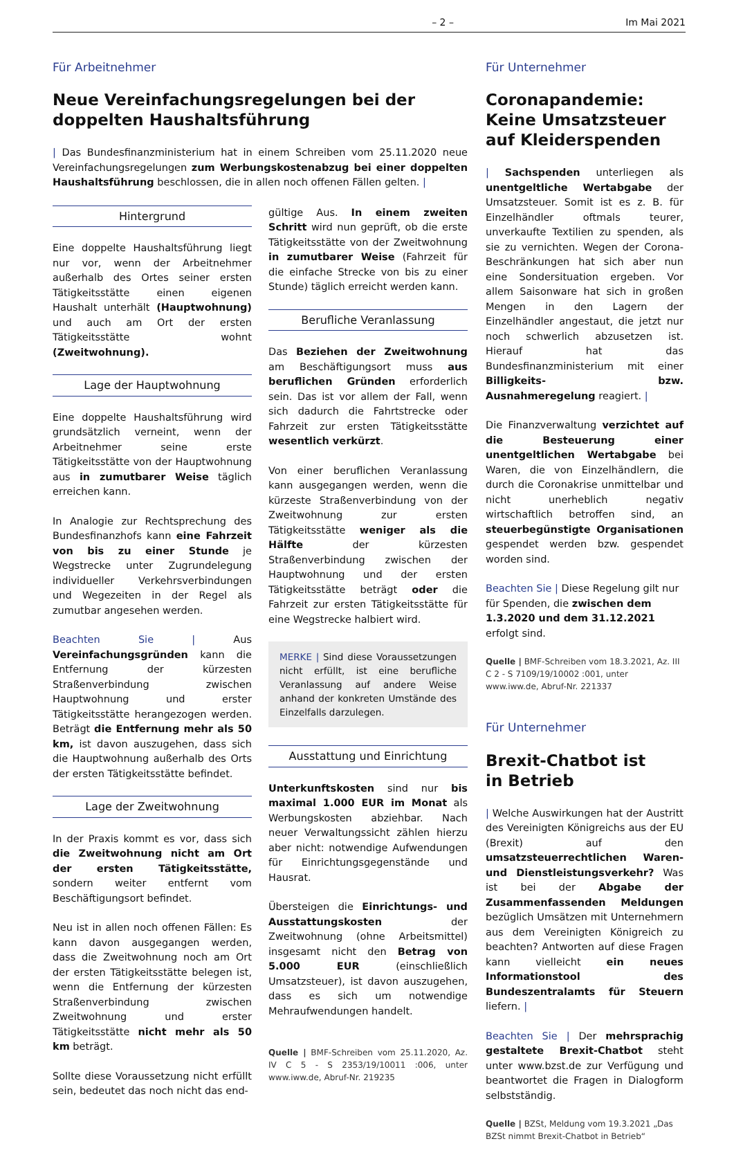– 2 – Im Mai 2021
Für Arbeitnehmer
Neue Vereinfachungsregelungen bei der doppelten Haushaltsführung
| Das Bundesfinanzministerium hat in einem Schreiben vom 25.11.2020 neue Vereinfachungsregelungen zum Werbungskostenabzug bei einer doppelten Haushaltsführung beschlossen, die in allen noch offenen Fällen gelten. |
Hintergrund
Eine doppelte Haushaltsführung liegt nur vor, wenn der Arbeitnehmer außerhalb des Ortes seiner ersten Tätigkeitsstätte einen eigenen Haushalt unterhält (Hauptwohnung) und auch am Ort der ersten Tätigkeitsstätte wohnt (Zweitwohnung).
Lage der Hauptwohnung
Eine doppelte Haushaltsführung wird grundsätzlich verneint, wenn der Arbeitnehmer seine erste Tätigkeitsstätte von der Hauptwohnung aus in zumutbarer Weise täglich erreichen kann.
In Analogie zur Rechtsprechung des Bundesfinanzhofs kann eine Fahrzeit von bis zu einer Stunde je Wegstrecke unter Zugrundelegung individueller Verkehrsverbindungen und Wegezeiten in der Regel als zumutbar angesehen werden.
Beachten Sie | Aus Vereinfachungsgründen kann die Entfernung der kürzesten Straßenverbindung zwischen Hauptwohnung und erster Tätigkeitsstätte herangezogen werden. Beträgt die Entfernung mehr als 50 km, ist davon auszugehen, dass sich die Hauptwohnung außerhalb des Orts der ersten Tätigkeitsstätte befindet.
Lage der Zweitwohnung
In der Praxis kommt es vor, dass sich die Zweitwohnung nicht am Ort der ersten Tätigkeitsstätte, sondern weiter entfernt vom Beschäftigungsort befindet.
Neu ist in allen noch offenen Fällen: Es kann davon ausgegangen werden, dass die Zweitwohnung noch am Ort der ersten Tätigkeitsstätte belegen ist, wenn die Entfernung der kürzesten Straßenverbindung zwischen Zweitwohnung und erster Tätigkeitsstätte nicht mehr als 50 km beträgt.
Sollte diese Voraussetzung nicht erfüllt sein, bedeutet das noch nicht das end-
gültige Aus. In einem zweiten Schritt wird nun geprüft, ob die erste Tätigkeitsstätte von der Zweitwohnung in zumutbarer Weise (Fahrzeit für die einfache Strecke von bis zu einer Stunde) täglich erreicht werden kann.
Berufliche Veranlassung
Das Beziehen der Zweitwohnung am Beschäftigungsort muss aus beruflichen Gründen erforderlich sein. Das ist vor allem der Fall, wenn sich dadurch die Fahrtstrecke oder Fahrzeit zur ersten Tätigkeitsstätte wesentlich verkürzt.
Von einer beruflichen Veranlassung kann ausgegangen werden, wenn die kürzeste Straßenverbindung von der Zweitwohnung zur ersten Tätigkeitsstätte weniger als die Hälfte der kürzesten Straßenverbindung zwischen der Hauptwohnung und der ersten Tätigkeitsstätte beträgt oder die Fahrzeit zur ersten Tätigkeitsstätte für eine Wegstrecke halbiert wird.
MERKE | Sind diese Voraussetzungen nicht erfüllt, ist eine berufliche Veranlassung auf andere Weise anhand der konkreten Umstände des Einzelfalls darzulegen.
Ausstattung und Einrichtung
Unterkunftskosten sind nur bis maximal 1.000 EUR im Monat als Werbungskosten abziehbar. Nach neuer Verwaltungssicht zählen hierzu aber nicht: notwendige Aufwendungen für Einrichtungsgegenstände und Hausrat.
Übersteigen die Einrichtungs- und Ausstattungskosten der Zweitwohnung (ohne Arbeitsmittel) insgesamt nicht den Betrag von 5.000 EUR (einschließlich Umsatzsteuer), ist davon auszugehen, dass es sich um notwendige Mehraufwendungen handelt.
Quelle | BMF-Schreiben vom 25.11.2020, Az. IV C 5 - S 2353/19/10011 :006, unter www.iww.de, Abruf-Nr. 219235
Für Unternehmer
Coronapandemie:
Keine Umsatzsteuer
auf Kleiderspenden
| Sachspenden unterliegen als unentgeltliche Wertabgabe der Umsatzsteuer. Somit ist es z. B. für Einzelhändler oftmals teurer, unverkaufte Textilien zu spenden, als sie zu vernichten. Wegen der Corona-Beschränkungen hat sich aber nun eine Sondersituation ergeben. Vor allem Saisonware hat sich in großen Mengen in den Lagern der Einzelhändler angestaut, die jetzt nur noch schwerlich abzusetzen ist. Hierauf hat das Bundesfinanzministerium mit einer Billigkeits- bzw. Ausnahmeregelung reagiert. |
Die Finanzverwaltung verzichtet auf die Besteuerung einer unentgeltlichen Wertabgabe bei Waren, die von Einzelhändlern, die durch die Coronakrise unmittelbar und nicht unerheblich negativ wirtschaftlich betroffen sind, an steuerbegünstigte Organisationen gespendet werden bzw. gespendet worden sind.
Beachten Sie | Diese Regelung gilt nur für Spenden, die zwischen dem 1.3.2020 und dem 31.12.2021 erfolgt sind.
Quelle | BMF-Schreiben vom 18.3.2021, Az. III C 2 - S 7109/19/10002 :001, unter www.iww.de, Abruf-Nr. 221337
Für Unternehmer
Brexit-Chatbot ist
in Betrieb
| Welche Auswirkungen hat der Austritt des Vereinigten Königreichs aus der EU (Brexit) auf den umsatzsteuerrechtlichen Waren- und Dienstleistungsverkehr? Was ist bei der Abgabe der Zusammenfassenden Meldungen bezüglich Umsätzen mit Unternehmern aus dem Vereinigten Königreich zu beachten? Antworten auf diese Fragen kann vielleicht ein neues Informationstool des Bundeszentralamts für Steuern liefern. |
Beachten Sie | Der mehrsprachig gestaltete Brexit-Chatbot steht unter www.bzst.de zur Verfügung und beantwortet die Fragen in Dialogform selbstständig.
Quelle | BZSt, Meldung vom 19.3.2021 „Das BZSt nimmt Brexit-Chatbot in Betrieb“